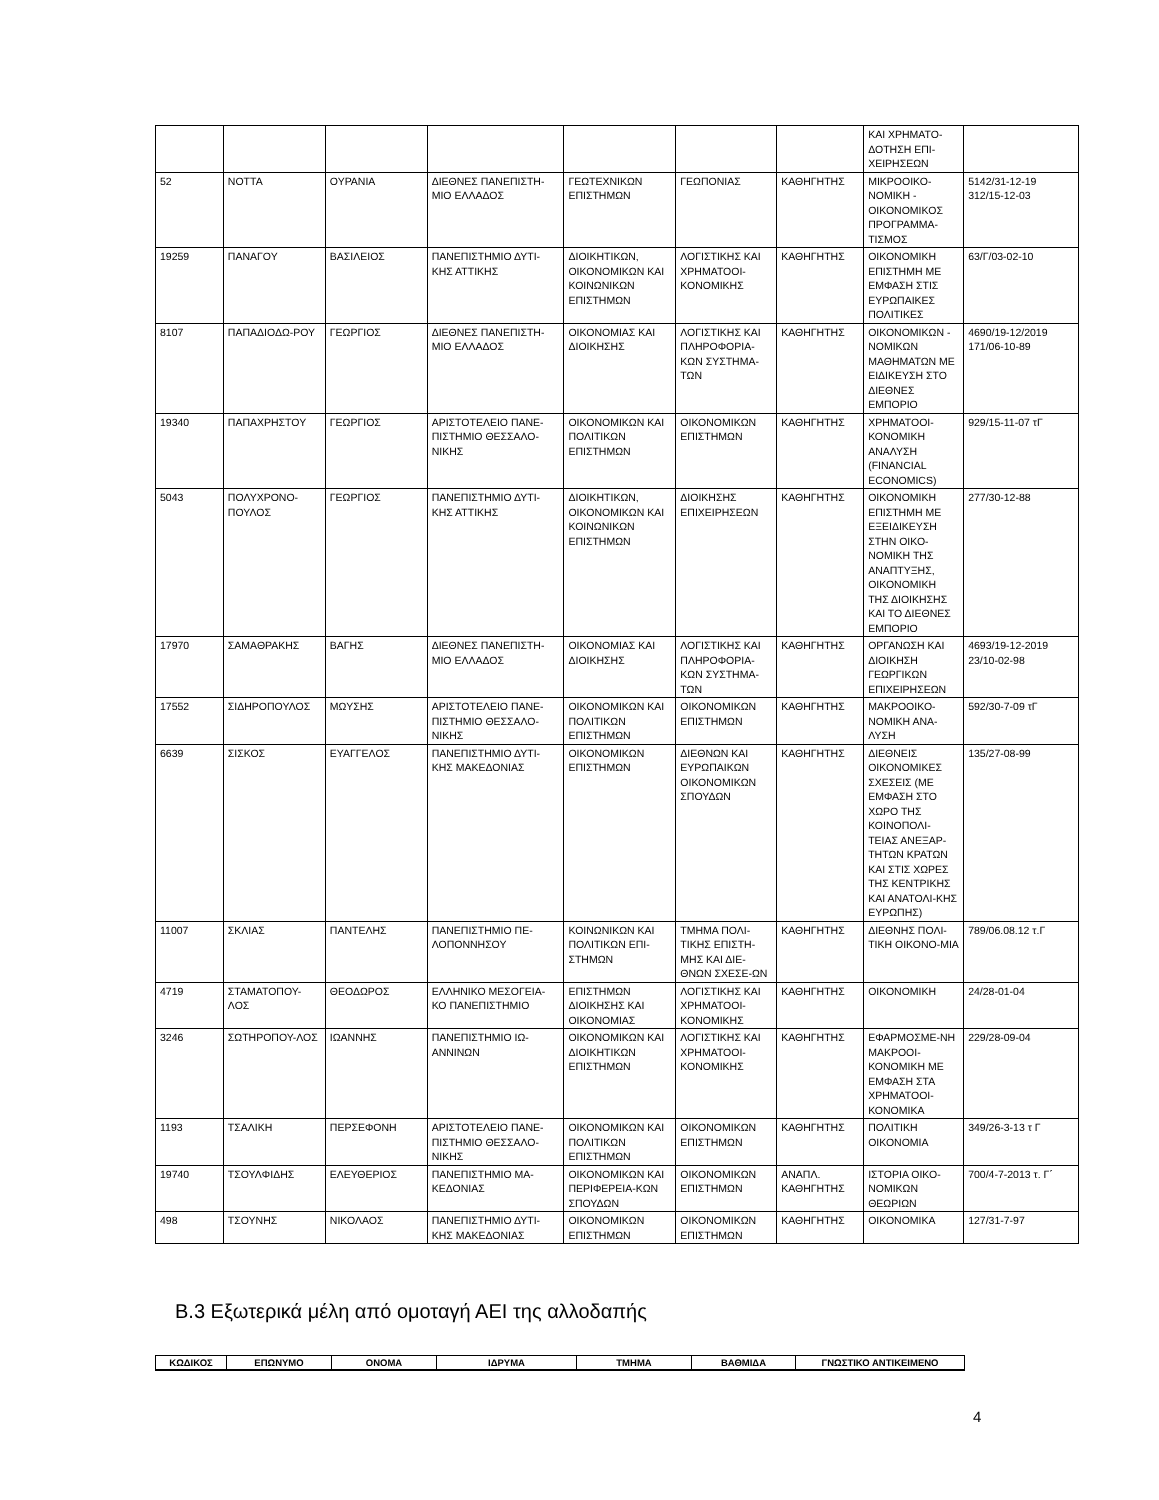| | | | | | | | ΚΑΙ ΧΡΗΜΑΤΟ-ΔΟΤΗΣΗ ΕΠΙ-ΧΕΙΡΗΣΕΩΝ | |
| 52 | ΝΟΤΤΑ | ΟΥΡΑΝΙΑ | ΔΙΕΘΝΕΣ ΠΑΝΕΠΙΣΤΗ-ΜΙΟ ΕΛΛΑΔΟΣ | ΓΕΩΤΕΧΝΙΚΩΝ ΕΠΙΣΤΗΜΩΝ | ΓΕΩΠΟΝΙΑΣ | ΚΑΘΗΓΗΤΗΣ | ΜΙΚΡΟΟΙΚΟ-ΝΟΜΙΚΗ - ΟΙΚΟΝΟΜΙΚΟΣ ΠΡΟΓΡΑΜΜΑ-ΤΙΣΜΟΣ | 5142/31-12-19 312/15-12-03 |
| 19259 | ΠΑΝΑΓΟΥ | ΒΑΣΙΛΕΙΟΣ | ΠΑΝΕΠΙΣΤΗΜΙΟ ΔΥΤΙ-ΚΗΣ ΑΤΤΙΚΗΣ | ΔΙΟΙΚΗΤΙΚΩΝ, ΟΙΚΟΝΟΜΙΚΩΝ ΚΑΙ ΚΟΙΝΩΝΙΚΩΝ ΕΠΙΣΤΗΜΩΝ | ΛΟΓΙΣΤΙΚΗΣ ΚΑΙ ΧΡΗΜΑΤΟΟΙ-ΚΟΝΟΜΙΚΗΣ | ΚΑΘΗΓΗΤΗΣ | ΟΙΚΟΝΟΜΙΚΗ ΕΠΙΣΤΗΜΗ ΜΕ ΕΜΦΑΣΗ ΣΤΙΣ ΕΥΡΩΠΑΙΚΕΣ ΠΟΛΙΤΙΚΕΣ | 63/Γ/03-02-10 |
| 8107 | ΠΑΠΑΔΙΟΔΩ-ΡΟΥ | ΓΕΩΡΓΙΟΣ | ΔΙΕΘΝΕΣ ΠΑΝΕΠΙΣΤΗ-ΜΙΟ ΕΛΛΑΔΟΣ | ΟΙΚΟΝΟΜΙΑΣ ΚΑΙ ΔΙΟΙΚΗΣΗΣ | ΛΟΓΙΣΤΙΚΗΣ ΚΑΙ ΠΛΗΡΟΦΟΡΙΑ-ΚΩΝ ΣΥΣΤΗΜΑ-ΤΩΝ | ΚΑΘΗΓΗΤΗΣ | ΟΙΚΟΝΟΜΙΚΩΝ - ΝΟΜΙΚΩΝ ΜΑΘΗΜΑΤΩΝ ΜΕ ΕΙΔΙΚΕΥΣΗ ΣΤΟ ΔΙΕΘΝΕΣ ΕΜΠΟΡΙΟ | 4690/19-12/2019 171/06-10-89 |
| 19340 | ΠΑΠΑΧΡΗΣΤΟΥ | ΓΕΩΡΓΙΟΣ | ΑΡΙΣΤΟΤΕΛΕΙΟ ΠΑΝΕ-ΠΙΣΤΗΜΙΟ ΘΕΣΣΑΛΟ-ΝΙΚΗΣ | ΟΙΚΟΝΟΜΙΚΩΝ ΚΑΙ ΠΟΛΙΤΙΚΩΝ ΕΠΙΣΤΗΜΩΝ | ΟΙΚΟΝΟΜΙΚΩΝ ΕΠΙΣΤΗΜΩΝ | ΚΑΘΗΓΗΤΗΣ | ΧΡΗΜΑΤΟΟΙ-ΚΟΝΟΜΙΚΗ ΑΝΑΛΥΣΗ (FINANCIAL ECONOMICS) | 929/15-11-07 τΓ |
| 5043 | ΠΟΛΥΧΡΟΝΟ-ΠΟΥΛΟΣ | ΓΕΩΡΓΙΟΣ | ΠΑΝΕΠΙΣΤΗΜΙΟ ΔΥΤΙ-ΚΗΣ ΑΤΤΙΚΗΣ | ΔΙΟΙΚΗΤΙΚΩΝ, ΟΙΚΟΝΟΜΙΚΩΝ ΚΑΙ ΚΟΙΝΩΝΙΚΩΝ ΕΠΙΣΤΗΜΩΝ | ΔΙΟΙΚΗΣΗΣ ΕΠΙΧΕΙΡΗΣΕΩΝ | ΚΑΘΗΓΗΤΗΣ | ΟΙΚΟΝΟΜΙΚΗ ΕΠΙΣΤΗΜΗ ΜΕ ΕΞΕΙΔΙΚΕΥΣΗ ΣΤΗΝ ΟΙΚΟ-ΝΟΜΙΚΗ ΤΗΣ ΑΝΑΠΤΥΞΗΣ, ΟΙΚΟΝΟΜΙΚΗ ΤΗΣ ΔΙΟΙΚΗΣΗΣ ΚΑΙ ΤΟ ΔΙΕΘΝΕΣ ΕΜΠΟΡΙΟ | 277/30-12-88 |
| 17970 | ΣΑΜΑΘΡΑΚΗΣ | ΒΑΓΗΣ | ΔΙΕΘΝΕΣ ΠΑΝΕΠΙΣΤΗ-ΜΙΟ ΕΛΛΑΔΟΣ | ΟΙΚΟΝΟΜΙΑΣ ΚΑΙ ΔΙΟΙΚΗΣΗΣ | ΛΟΓΙΣΤΙΚΗΣ ΚΑΙ ΠΛΗΡΟΦΟΡΙΑ-ΚΩΝ ΣΥΣΤΗΜΑ-ΤΩΝ | ΚΑΘΗΓΗΤΗΣ | ΟΡΓΑΝΩΣΗ ΚΑΙ ΔΙΟΙΚΗΣΗ ΓΕΩΡΓΙΚΩΝ ΕΠΙΧΕΙΡΗΣΕΩΝ | 4693/19-12-2019 23/10-02-98 |
| 17552 | ΣΙΔΗΡΟΠΟΥΛΟΣ | ΜΩΥΣΗΣ | ΑΡΙΣΤΟΤΕΛΕΙΟ ΠΑΝΕ-ΠΙΣΤΗΜΙΟ ΘΕΣΣΑΛΟ-ΝΙΚΗΣ | ΟΙΚΟΝΟΜΙΚΩΝ ΚΑΙ ΠΟΛΙΤΙΚΩΝ ΕΠΙΣΤΗΜΩΝ | ΟΙΚΟΝΟΜΙΚΩΝ ΕΠΙΣΤΗΜΩΝ | ΚΑΘΗΓΗΤΗΣ | ΜΑΚΡΟΟΙΚΟ-ΝΟΜΙΚΗ ΑΝΑ-ΛΥΣΗ | 592/30-7-09 τΓ |
| 6639 | ΣΙΣΚΟΣ | ΕΥΑΓΓΕΛΟΣ | ΠΑΝΕΠΙΣΤΗΜΙΟ ΔΥΤΙ-ΚΗΣ ΜΑΚΕΔΟΝΙΑΣ | ΟΙΚΟΝΟΜΙΚΩΝ ΕΠΙΣΤΗΜΩΝ | ΔΙΕΘΝΩΝ ΚΑΙ ΕΥΡΩΠΑΙΚΩΝ ΟΙΚΟΝΟΜΙΚΩΝ ΣΠΟΥΔΩΝ | ΚΑΘΗΓΗΤΗΣ | ΔΙΕΘΝΕΙΣ ΟΙΚΟΝΟΜΙΚΕΣ ΣΧΕΣΕΙΣ (ΜΕ ΕΜΦΑΣΗ ΣΤΟ ΧΩΡΟ ΤΗΣ ΚΟΙΝΟΠΟΛΙ-ΤΕΙΑΣ ΑΝΕΞΑΡ-ΤΗΤΩΝ ΚΡΑΤΩΝ ΚΑΙ ΣΤΙΣ ΧΩΡΕΣ ΤΗΣ ΚΕΝΤΡΙΚΗΣ ΚΑΙ ΑΝΑΤΟΛΙ-ΚΗΣ ΕΥΡΩΠΗΣ) | 135/27-08-99 |
| 11007 | ΣΚΛΙΑΣ | ΠΑΝΤΕΛΗΣ | ΠΑΝΕΠΙΣΤΗΜΙΟ ΠΕ-ΛΟΠΟΝΝΗΣΟΥ | ΚΟΙΝΩΝΙΚΩΝ ΚΑΙ ΠΟΛΙΤΙΚΩΝ ΕΠΙ-ΣΤΗΜΩΝ | ΤΜΗΜΑ ΠΟΛΙ-ΤΙΚΗΣ ΕΠΙΣΤΗ-ΜΗΣ ΚΑΙ ΔΙΕ-ΘΝΩΝ ΣΧΕΣΕ-ΩΝ | ΚΑΘΗΓΗΤΗΣ | ΔΙΕΘΝΗΣ ΠΟΛΙ-ΤΙΚΗ ΟΙΚΟΝΟ-ΜΙΑ | 789/06.08.12 τ.Γ |
| 4719 | ΣΤΑΜΑΤΟΠΟΥ-ΛΟΣ | ΘΕΟΔΩΡΟΣ | ΕΛΛΗΝΙΚΟ ΜΕΣΟΓΕΙΑ-ΚΟ ΠΑΝΕΠΙΣΤΗΜΙΟ | ΕΠΙΣΤΗΜΩΝ ΔΙΟΙΚΗΣΗΣ ΚΑΙ ΟΙΚΟΝΟΜΙΑΣ | ΛΟΓΙΣΤΙΚΗΣ ΚΑΙ ΧΡΗΜΑΤΟΟΙ-ΚΟΝΟΜΙΚΗΣ | ΚΑΘΗΓΗΤΗΣ | ΟΙΚΟΝΟΜΙΚΗ | 24/28-01-04 |
| 3246 | ΣΩΤΗΡΟΠΟΥ-ΛΟΣ | ΙΩΑΝΝΗΣ | ΠΑΝΕΠΙΣΤΗΜΙΟ ΙΩ-ΑΝΝΙΝΩΝ | ΟΙΚΟΝΟΜΙΚΩΝ ΚΑΙ ΔΙΟΙΚΗΤΙΚΩΝ ΕΠΙΣΤΗΜΩΝ | ΛΟΓΙΣΤΙΚΗΣ ΚΑΙ ΧΡΗΜΑΤΟΟΙ-ΚΟΝΟΜΙΚΗΣ | ΚΑΘΗΓΗΤΗΣ | ΕΦΑΡΜΟΣΜΕ-ΝΗ ΜΑΚΡΟΟΙ-ΚΟΝΟΜΙΚΗ ΜΕ ΕΜΦΑΣΗ ΣΤΑ ΧΡΗΜΑΤΟΟΙ-ΚΟΝΟΜΙΚΑ | 229/28-09-04 |
| 1193 | ΤΣΑΛΙΚΗ | ΠΕΡΣΕΦΟΝΗ | ΑΡΙΣΤΟΤΕΛΕΙΟ ΠΑΝΕ-ΠΙΣΤΗΜΙΟ ΘΕΣΣΑΛΟ-ΝΙΚΗΣ | ΟΙΚΟΝΟΜΙΚΩΝ ΚΑΙ ΠΟΛΙΤΙΚΩΝ ΕΠΙΣΤΗΜΩΝ | ΟΙΚΟΝΟΜΙΚΩΝ ΕΠΙΣΤΗΜΩΝ | ΚΑΘΗΓΗΤΗΣ | ΠΟΛΙΤΙΚΗ ΟΙΚΟΝΟΜΙΑ | 349/26-3-13 τ Γ |
| 19740 | ΤΣΟΥΛΦΙΔΗΣ | ΕΛΕΥΘΕΡΙΟΣ | ΠΑΝΕΠΙΣΤΗΜΙΟ ΜΑ-ΚΕΔΟΝΙΑΣ | ΟΙΚΟΝΟΜΙΚΩΝ ΚΑΙ ΠΕΡΙΦΕΡΕΙΑ-ΚΩΝ ΣΠΟΥΔΩΝ | ΟΙΚΟΝΟΜΙΚΩΝ ΕΠΙΣΤΗΜΩΝ | ΑΝΑΠΛ. ΚΑΘΗΓΗΤΗΣ | ΙΣΤΟΡΙΑ ΟΙΚΟ-ΝΟΜΙΚΩΝ ΘΕΩΡΙΩΝ | 700/4-7-2013 τ. Γ΄ |
| 498 | ΤΣΟΥΝΗΣ | ΝΙΚΟΛΑΟΣ | ΠΑΝΕΠΙΣΤΗΜΙΟ ΔΥΤΙ-ΚΗΣ ΜΑΚΕΔΟΝΙΑΣ | ΟΙΚΟΝΟΜΙΚΩΝ ΕΠΙΣΤΗΜΩΝ | ΟΙΚΟΝΟΜΙΚΩΝ ΕΠΙΣΤΗΜΩΝ | ΚΑΘΗΓΗΤΗΣ | ΟΙΚΟΝΟΜΙΚΑ | 127/31-7-97 |
Β.3 Εξωτερικά μέλη από ομοταγή ΑΕΙ της αλλοδαπής
| ΚΩΔΙΚΟΣ | ΕΠΩΝΥΜΟ | ΟΝΟΜΑ | ΙΔΡΥΜΑ | ΤΜΗΜΑ | ΒΑΘΜΙΔΑ | ΓΝΩΣΤΙΚΟ ΑΝΤΙΚΕΙΜΕΝΟ |
| --- | --- | --- | --- | --- | --- | --- |
4